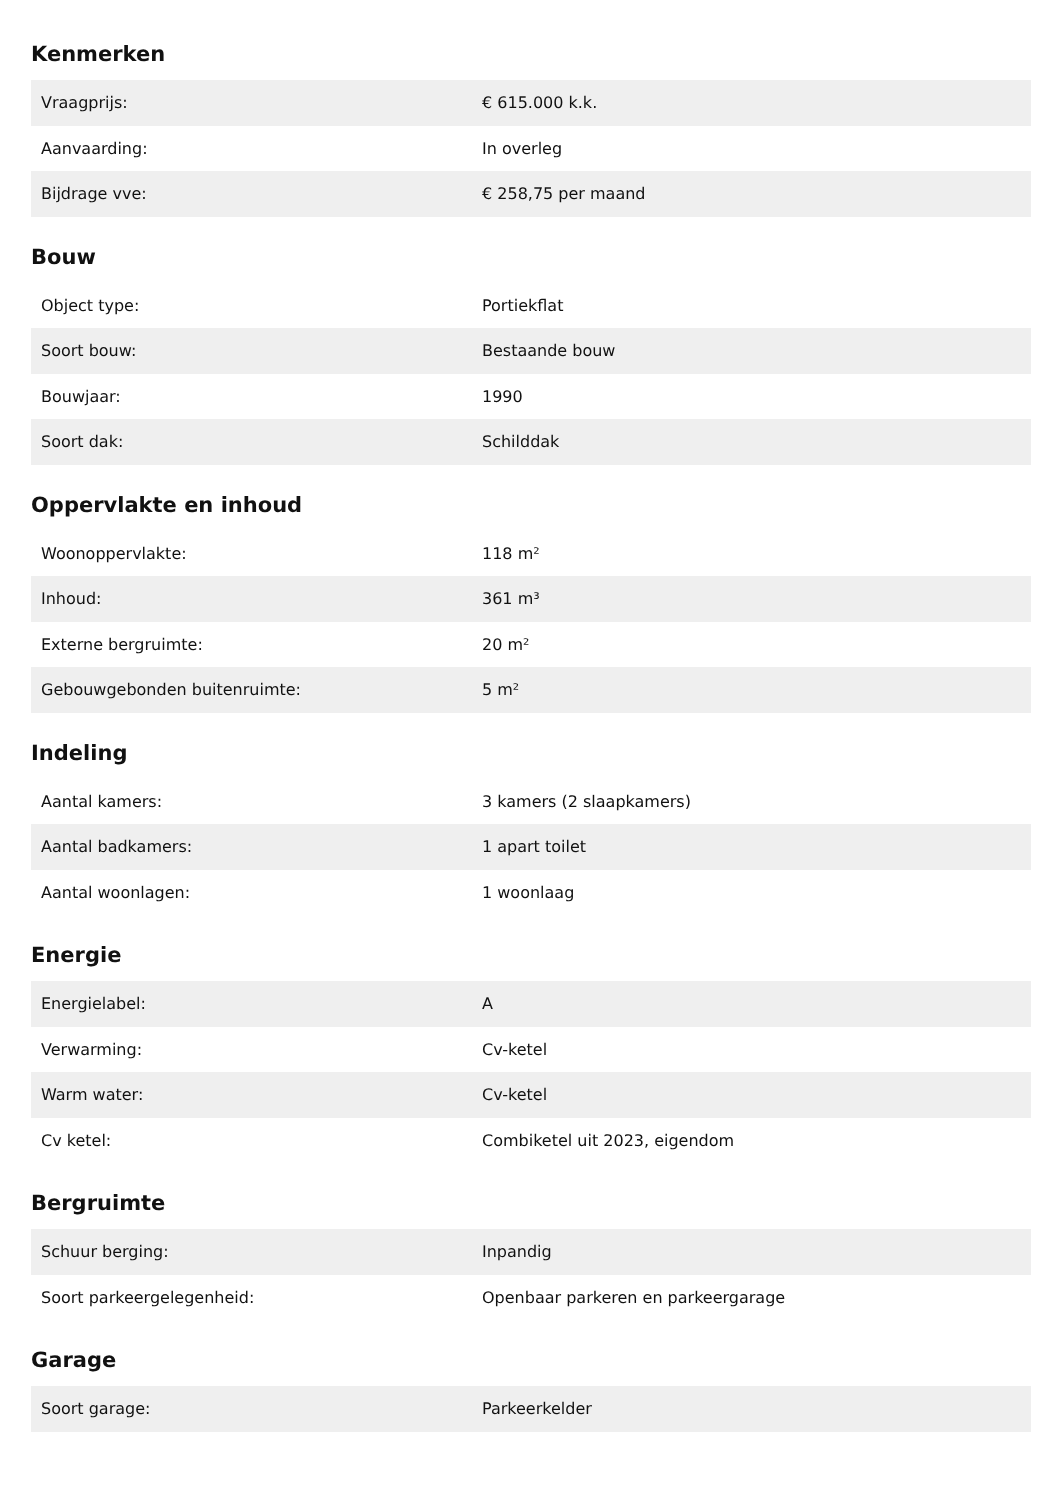Kenmerken
| Vraagprijs: | € 615.000 k.k. |
| Aanvaarding: | In overleg |
| Bijdrage vve: | € 258,75 per maand |
Bouw
| Object type: | Portiekflat |
| Soort bouw: | Bestaande bouw |
| Bouwjaar: | 1990 |
| Soort dak: | Schilddak |
Oppervlakte en inhoud
| Woonoppervlakte: | 118 m² |
| Inhoud: | 361 m³ |
| Externe bergruimte: | 20 m² |
| Gebouwgebonden buitenruimte: | 5 m² |
Indeling
| Aantal kamers: | 3 kamers (2 slaapkamers) |
| Aantal badkamers: | 1 apart toilet |
| Aantal woonlagen: | 1 woonlaag |
Energie
| Energielabel: | A |
| Verwarming: | Cv-ketel |
| Warm water: | Cv-ketel |
| Cv ketel: | Combiketel uit 2023, eigendom |
Bergruimte
| Schuur berging: | Inpandig |
| Soort parkeergelegenheid: | Openbaar parkeren en parkeergarage |
Garage
| Soort garage: | Parkeerkelder |